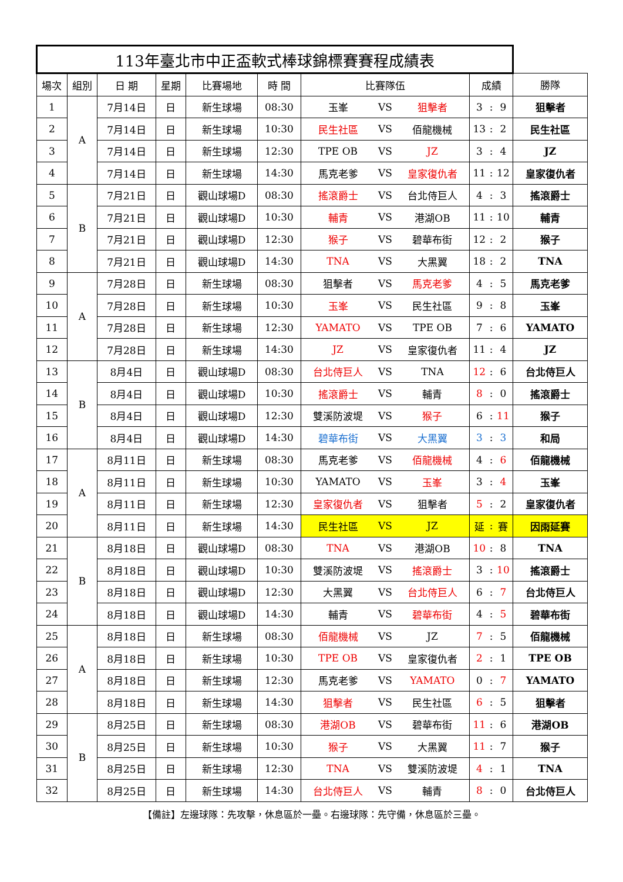| 113年臺北市中正盃軟式棒球錦標賽賽程成績表 | | | | | | | | | | | | |
| --- | --- | --- | --- | --- | --- | --- | --- | --- | --- | --- | --- | --- |
| 場次 | 組別 | 日 期 | 星期 | 比賽場地 | 時 間 | 比賽隊伍 | | | 成績 | | | 勝隊 |
| 1 | A | 7月14日 | 日 | 新生球場 | 08:30 | 玉峯 | VS | 狙擊者 | 3 | : | 9 | 狙擊者 |
| 2 | | 7月14日 | 日 | 新生球場 | 10:30 | 民生社區 | VS | 佰龍機械 | 13 | : | 2 | 民生社區 |
| 3 | | 7月14日 | 日 | 新生球場 | 12:30 | TPE OB | VS | JZ | 3 | : | 4 | JZ |
| 4 | | 7月14日 | 日 | 新生球場 | 14:30 | 馬克老爹 | VS | 皇家復仇者 | 11 | : | 12 | 皇家復仇者 |
| 5 | B | 7月21日 | 日 | 觀山球場D | 08:30 | 搖滾爵士 | VS | 台北侍巨人 | 4 | : | 3 | 搖滾爵士 |
| 6 | | 7月21日 | 日 | 觀山球場D | 10:30 | 輔青 | VS | 港湖OB | 11 | : | 10 | 輔青 |
| 7 | | 7月21日 | 日 | 觀山球場D | 12:30 | 猴子 | VS | 碧華布街 | 12 | : | 2 | 猴子 |
| 8 | | 7月21日 | 日 | 觀山球場D | 14:30 | TNA | VS | 大黑翼 | 18 | : | 2 | TNA |
| 9 | A | 7月28日 | 日 | 新生球場 | 08:30 | 狙擊者 | VS | 馬克老爹 | 4 | : | 5 | 馬克老爹 |
| 10 | | 7月28日 | 日 | 新生球場 | 10:30 | 玉峯 | VS | 民生社區 | 9 | : | 8 | 玉峯 |
| 11 | | 7月28日 | 日 | 新生球場 | 12:30 | YAMATO | VS | TPE OB | 7 | : | 6 | YAMATO |
| 12 | | 7月28日 | 日 | 新生球場 | 14:30 | JZ | VS | 皇家復仇者 | 11 | : | 4 | JZ |
| 13 | B | 8月4日 | 日 | 觀山球場D | 08:30 | 台北侍巨人 | VS | TNA | 12 | : | 6 | 台北侍巨人 |
| 14 | | 8月4日 | 日 | 觀山球場D | 10:30 | 搖滾爵士 | VS | 輔青 | 8 | : | 0 | 搖滾爵士 |
| 15 | | 8月4日 | 日 | 觀山球場D | 12:30 | 雙溪防波堤 | VS | 猴子 | 6 | : | 11 | 猴子 |
| 16 | | 8月4日 | 日 | 觀山球場D | 14:30 | 碧華布街 | VS | 大黑翼 | 3 | : | 3 | 和局 |
| 17 | A | 8月11日 | 日 | 新生球場 | 08:30 | 馬克老爹 | VS | 佰龍機械 | 4 | : | 6 | 佰龍機械 |
| 18 | | 8月11日 | 日 | 新生球場 | 10:30 | YAMATO | VS | 玉峯 | 3 | : | 4 | 玉峯 |
| 19 | | 8月11日 | 日 | 新生球場 | 12:30 | 皇家復仇者 | VS | 狙擊者 | 5 | : | 2 | 皇家復仇者 |
| 20 | | 8月11日 | 日 | 新生球場 | 14:30 | 民生社區 | VS | JZ | 延 | : | 賽 | 因雨延賽 |
| 21 | B | 8月18日 | 日 | 觀山球場D | 08:30 | TNA | VS | 港湖OB | 10 | : | 8 | TNA |
| 22 | | 8月18日 | 日 | 觀山球場D | 10:30 | 雙溪防波堤 | VS | 搖滾爵士 | 3 | : | 10 | 搖滾爵士 |
| 23 | | 8月18日 | 日 | 觀山球場D | 12:30 | 大黑翼 | VS | 台北侍巨人 | 6 | : | 7 | 台北侍巨人 |
| 24 | | 8月18日 | 日 | 觀山球場D | 14:30 | 輔青 | VS | 碧華布街 | 4 | : | 5 | 碧華布街 |
| 25 | A | 8月18日 | 日 | 新生球場 | 08:30 | 佰龍機械 | VS | JZ | 7 | : | 5 | 佰龍機械 |
| 26 | | 8月18日 | 日 | 新生球場 | 10:30 | TPE OB | VS | 皇家復仇者 | 2 | : | 1 | TPE OB |
| 27 | | 8月18日 | 日 | 新生球場 | 12:30 | 馬克老爹 | VS | YAMATO | 0 | : | 7 | YAMATO |
| 28 | | 8月18日 | 日 | 新生球場 | 14:30 | 狙擊者 | VS | 民生社區 | 6 | : | 5 | 狙擊者 |
| 29 | B | 8月25日 | 日 | 新生球場 | 08:30 | 港湖OB | VS | 碧華布街 | 11 | : | 6 | 港湖OB |
| 30 | | 8月25日 | 日 | 新生球場 | 10:30 | 猴子 | VS | 大黑翼 | 11 | : | 7 | 猴子 |
| 31 | | 8月25日 | 日 | 新生球場 | 12:30 | TNA | VS | 雙溪防波堤 | 4 | : | 1 | TNA |
| 32 | | 8月25日 | 日 | 新生球場 | 14:30 | 台北侍巨人 | VS | 輔青 | 8 | : | 0 | 台北侍巨人 |
【備註】左邊球隊：先攻擊，休息區於一壘。右邊球隊：先守備，休息區於三壘。